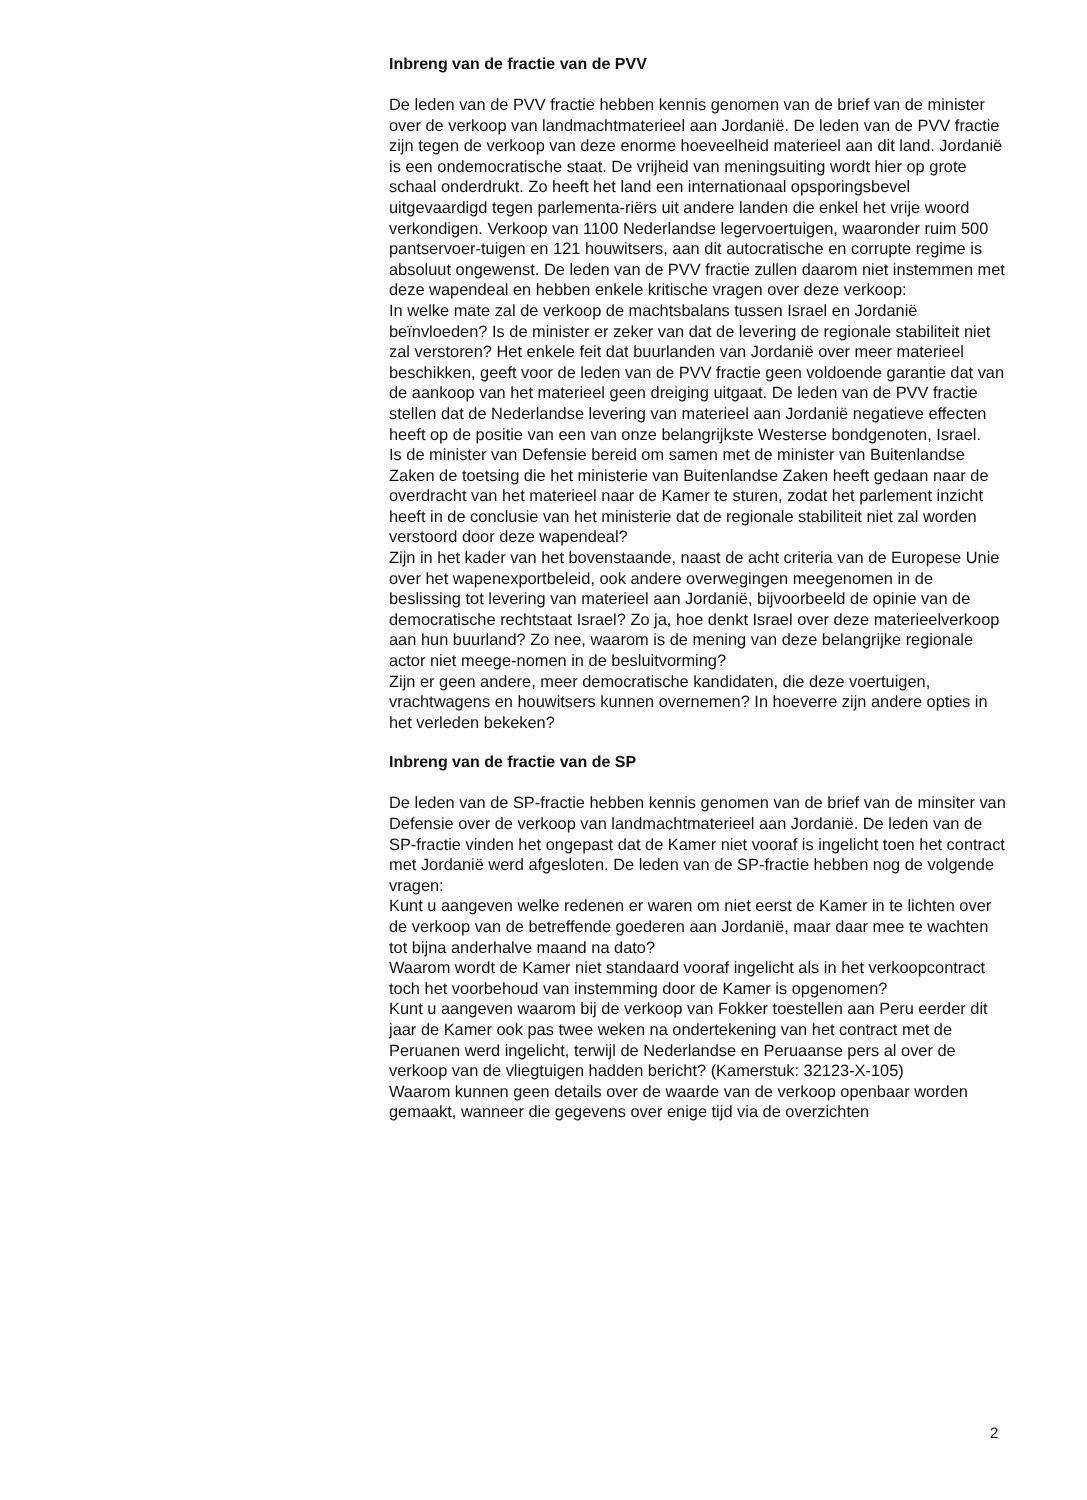Inbreng van de fractie van de PVV
De leden van de PVV fractie hebben kennis genomen van de brief van de minister over de verkoop van landmachtmaterieel aan Jordanië. De leden van de PVV fractie zijn tegen de verkoop van deze enorme hoeveelheid materieel aan dit land. Jordanië is een ondemocratische staat. De vrijheid van meningsuiting wordt hier op grote schaal onderdrukt. Zo heeft het land een internationaal opsporingsbevel uitgevaardigd tegen parlementa-riërs uit andere landen die enkel het vrije woord verkondigen. Verkoop van 1100 Nederlandse legervoertuigen, waaronder ruim 500 pantservoer-tuigen en 121 houwitsers, aan dit autocratische en corrupte regime is absoluut ongewenst. De leden van de PVV fractie zullen daarom niet instemmen met deze wapendeal en hebben enkele kritische vragen over deze verkoop:
In welke mate zal de verkoop de machtsbalans tussen Israel en Jordanië beïnvloeden? Is de minister er zeker van dat de levering de regionale stabiliteit niet zal verstoren? Het enkele feit dat buurlanden van Jordanië over meer materieel beschikken, geeft voor de leden van de PVV fractie geen voldoende garantie dat van de aankoop van het materieel geen dreiging uitgaat. De leden van de PVV fractie stellen dat de Nederlandse levering van materieel aan Jordanië negatieve effecten heeft op de positie van een van onze belangrijkste Westerse bondgenoten, Israel.
Is de minister van Defensie bereid om samen met de minister van Buitenlandse Zaken de toetsing die het ministerie van Buitenlandse Zaken heeft gedaan naar de overdracht van het materieel naar de Kamer te sturen, zodat het parlement inzicht heeft in de conclusie van het ministerie dat de regionale stabiliteit niet zal worden verstoord door deze wapendeal?
Zijn in het kader van het bovenstaande, naast de acht criteria van de Europese Unie over het wapenexportbeleid, ook andere overwegingen meegenomen in de beslissing tot levering van materieel aan Jordanië, bijvoorbeeld de opinie van de democratische rechtstaat Israel? Zo ja, hoe denkt Israel over deze materieelverkoop aan hun buurland? Zo nee, waarom is de mening van deze belangrijke regionale actor niet meege-nomen in de besluitvorming?
Zijn er geen andere, meer democratische kandidaten, die deze voertuigen, vrachtwagens en houwitsers kunnen overnemen? In hoeverre zijn andere opties in het verleden bekeken?
Inbreng van de fractie van de SP
De leden van de SP-fractie hebben kennis genomen van de brief van de minsiter van Defensie over de verkoop van landmachtmaterieel aan Jordanië. De leden van de SP-fractie vinden het ongepast dat de Kamer niet vooraf is ingelicht toen het contract met Jordanië werd afgesloten. De leden van de SP-fractie hebben nog de volgende vragen:
Kunt u aangeven welke redenen er waren om niet eerst de Kamer in te lichten over de verkoop van de betreffende goederen aan Jordanië, maar daar mee te wachten tot bijna anderhalve maand na dato?
Waarom wordt de Kamer niet standaard vooraf ingelicht als in het verkoopcontract toch het voorbehoud van instemming door de Kamer is opgenomen?
Kunt u aangeven waarom bij de verkoop van Fokker toestellen aan Peru eerder dit jaar de Kamer ook pas twee weken na ondertekening van het contract met de Peruanen werd ingelicht, terwijl de Nederlandse en Peruaanse pers al over de verkoop van de vliegtuigen hadden bericht? (Kamerstuk: 32123-X-105)
Waarom kunnen geen details over de waarde van de verkoop openbaar worden gemaakt, wanneer die gegevens over enige tijd via de overzichten
2